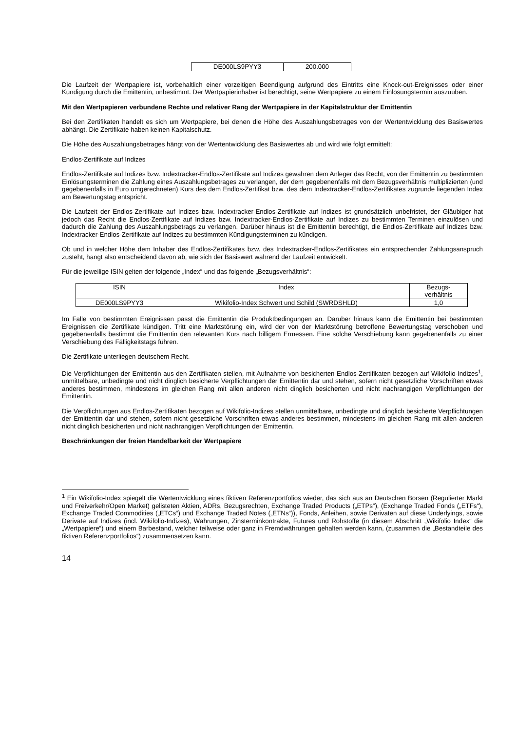| DE000LS9PYY3 | 200.000 |
Die Laufzeit der Wertpapiere ist, vorbehaltlich einer vorzeitigen Beendigung aufgrund des Eintritts eine Knock-out-Ereignisses oder einer Kündigung durch die Emittentin, unbestimmt. Der Wertpapierinhaber ist berechtigt, seine Wertpapiere zu einem Einlösungstermin auszuüben.
Mit den Wertpapieren verbundene Rechte und relativer Rang der Wertpapiere in der Kapitalstruktur der Emittentin
Bei den Zertifikaten handelt es sich um Wertpapiere, bei denen die Höhe des Auszahlungsbetrages von der Wertentwicklung des Basiswertes abhängt. Die Zertifikate haben keinen Kapitalschutz.
Die Höhe des Auszahlungsbetrages hängt von der Wertentwicklung des Basiswertes ab und wird wie folgt ermittelt:
Endlos-Zertifikate auf Indizes
Endlos-Zertifikate auf Indizes bzw. Indextracker-Endlos-Zertifikate auf Indizes gewähren dem Anleger das Recht, von der Emittentin zu bestimmten Einlösungsterminen die Zahlung eines Auszahlungsbetrages zu verlangen, der dem gegebenenfalls mit dem Bezugsverhältnis multiplizierten (und gegebenenfalls in Euro umgerechneten) Kurs des dem Endlos-Zertifikat bzw. des dem Indextracker-Endlos-Zertifikates zugrunde liegenden Index am Bewertungstag entspricht.
Die Laufzeit der Endlos-Zertifikate auf Indizes bzw. Indextracker-Endlos-Zertifikate auf Indizes ist grundsätzlich unbefristet, der Gläubiger hat jedoch das Recht die Endlos-Zertifikate auf Indizes bzw. Indextracker-Endlos-Zertifikate auf Indizes zu bestimmten Terminen einzulösen und dadurch die Zahlung des Auszahlungsbetrags zu verlangen. Darüber hinaus ist die Emittentin berechtigt, die Endlos-Zertifikate auf Indizes bzw. Indextracker-Endlos-Zertifikate auf Indizes zu bestimmten Kündigungsterminen zu kündigen.
Ob und in welcher Höhe dem Inhaber des Endlos-Zertifikates bzw. des Indextracker-Endlos-Zertifikates ein entsprechender Zahlungsanspruch zusteht, hängt also entscheidend davon ab, wie sich der Basiswert während der Laufzeit entwickelt.
Für die jeweilige ISIN gelten der folgende „Index“ und das folgende „Bezugsverhältnis“:
| ISIN | Index | Bezugs- verhältnis |
| DE000LS9PYY3 | Wikifolio-Index Schwert und Schild (SWRDSHLD) | 1,0 |
Im Falle von bestimmten Ereignissen passt die Emittentin die Produktbedingungen an. Darüber hinaus kann die Emittentin bei bestimmten Ereignissen die Zertifikate kündigen. Tritt eine Marktstörung ein, wird der von der Marktstörung betroffene Bewertungstag verschoben und gegebenenfalls bestimmt die Emittentin den relevanten Kurs nach billigem Ermessen. Eine solche Verschiebung kann gegebenenfalls zu einer Verschiebung des Fälligkeitstags führen.
Die Zertifikate unterliegen deutschem Recht.
Die Verpflichtungen der Emittentin aus den Zertifikaten stellen, mit Aufnahme von besicherten Endlos-Zertifikaten bezogen auf Wikifolio-Indizes<sup>1</sup>, unmittelbare, unbedingte und nicht dinglich besicherte Verpflichtungen der Emittentin dar und stehen, sofern nicht gesetzliche Vorschriften etwas anderes bestimmen, mindestens im gleichen Rang mit allen anderen nicht dinglich besicherten und nicht nachrangigen Verpflichtungen der Emittentin.
Die Verpflichtungen aus Endlos-Zertifikaten bezogen auf Wikifolio-Indizes stellen unmittelbare, unbedingte und dinglich besicherte Verpflichtungen der Emittentin dar und stehen, sofern nicht gesetzliche Vorschriften etwas anderes bestimmen, mindestens im gleichen Rang mit allen anderen nicht dinglich besicherten und nicht nachrangigen Verpflichtungen der Emittentin.
Beschränkungen der freien Handelbarkeit der Wertpapiere
<sup>1</sup> Ein Wikifolio-Index spiegelt die Wertentwicklung eines fiktiven Referenzportfolios wieder, das sich aus an Deutschen Börsen (Regulierter Markt und Freiverkehr/Open Market) gelisteten Aktien, ADRs, Bezugsrechten, Exchange Traded Products („ETPs“), (Exchange Traded Fonds („ETFs“), Exchange Traded Commodities („ETCs“) und Exchange Traded Notes („ETNs“)), Fonds, Anleihen, sowie Derivaten auf diese Underlyings, sowie Derivate auf Indizes (incl. Wikifolio-Indizes), Währungen, Zinsterminkontrakte, Futures und Rohstoffe (in diesem Abschnitt „Wikifolio Index“ die „Wertpapiere“) und einem Barbestand, welcher teilweise oder ganz in Fremdwährungen gehalten werden kann, (zusammen die „Bestandteile des fiktiven Referenzportfolios“) zusammensetzen kann.
14